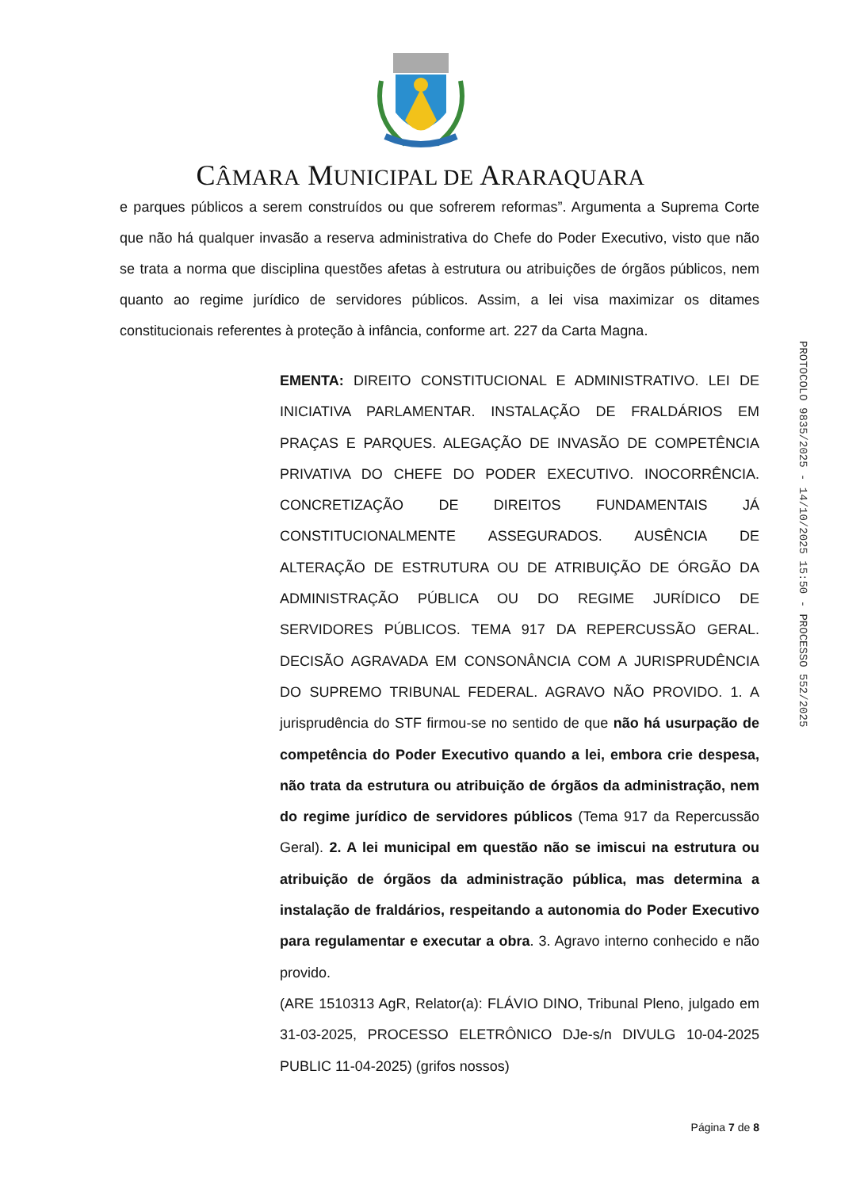CÂMARA MUNICIPAL DE ARARAQUARA
e parques públicos a serem construídos ou que sofrerem reformas”. Argumenta a Suprema Corte que não há qualquer invasão a reserva administrativa do Chefe do Poder Executivo, visto que não se trata a norma que disciplina questões afetas à estrutura ou atribuições de órgãos públicos, nem quanto ao regime jurídico de servidores públicos. Assim, a lei visa maximizar os ditames constitucionais referentes à proteção à infância, conforme art. 227 da Carta Magna.
EMENTA: DIREITO CONSTITUCIONAL E ADMINISTRATIVO. LEI DE INICIATIVA PARLAMENTAR. INSTALAÇÃO DE FRALDÁRIOS EM PRAÇAS E PARQUES. ALEGAÇÃO DE INVASÃO DE COMPETÊNCIA PRIVATIVA DO CHEFE DO PODER EXECUTIVO. INOCORRÊNCIA. CONCRETIZAÇÃO DE DIREITOS FUNDAMENTAIS JÁ CONSTITUCIONALMENTE ASSEGURADOS. AUSÊNCIA DE ALTERAÇÃO DE ESTRUTURA OU DE ATRIBUIÇÃO DE ÓRGÃO DA ADMINISTRAÇÃO PÚBLICA OU DO REGIME JURÍDICO DE SERVIDORES PÚBLICOS. TEMA 917 DA REPERCUSSÃO GERAL. DECISÃO AGRAVADA EM CONSONÂNCIA COM A JURISPRUDÊNCIA DO SUPREMO TRIBUNAL FEDERAL. AGRAVO NÃO PROVIDO. 1. A jurisprudência do STF firmou-se no sentido de que não há usurpação de competência do Poder Executivo quando a lei, embora crie despesa, não trata da estrutura ou atribuição de órgãos da administração, nem do regime jurídico de servidores públicos (Tema 917 da Repercussão Geral). 2. A lei municipal em questão não se imiscui na estrutura ou atribuição de órgãos da administração pública, mas determina a instalação de fraldários, respeitando a autonomia do Poder Executivo para regulamentar e executar a obra. 3. Agravo interno conhecido e não provido.
(ARE 1510313 AgR, Relator(a): FLÁVIO DINO, Tribunal Pleno, julgado em 31-03-2025, PROCESSO ELETRÔNICO DJe-s/n DIVULG 10-04-2025 PUBLIC 11-04-2025) (grifos nossos)
PROTOCOLO 9835/2025 - 14/10/2025 15:50 - PROCESSO 552/2025
Página 7 de 8